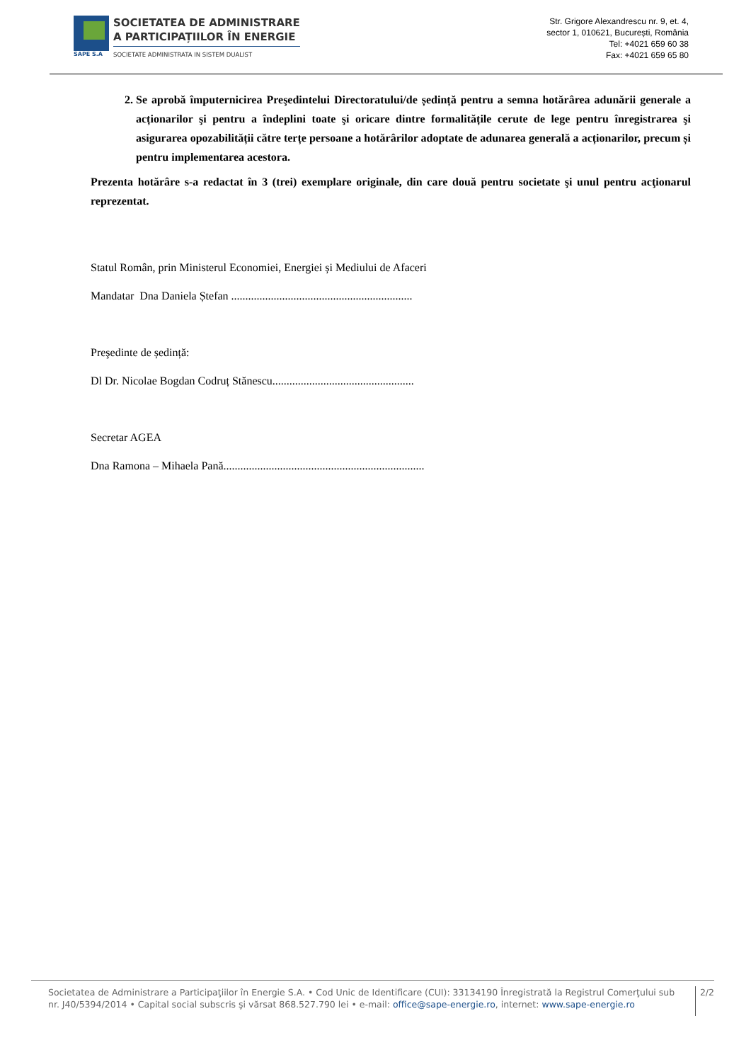SAPE S.A
SOCIETATEA DE ADMINISTRARE
A PARTICIPAȚIILOR ÎN ENERGIE
SOCIETATE ADMINISTRATA IN SISTEM DUALIST
Str. Grigore Alexandrescu nr. 9, et. 4,
sector 1, 010621, București, România
Tel: +4021 659 60 38
Fax: +4021 659 65 80
2. Se aprobă împuternicirea Preşedintelui Directoratului/de ședință pentru a semna hotărârea adunării generale a acționarilor şi pentru a îndeplini toate şi oricare dintre formalitățile cerute de lege pentru înregistrarea şi asigurarea opozabilității către terțe persoane a hotărârilor adoptate de adunarea generală a acționarilor, precum și pentru implementarea acestora.
Prezenta hotărâre s-a redactat în 3 (trei) exemplare originale, din care două pentru societate şi unul pentru acţionarul reprezentat.
Statul Român, prin Ministerul Economiei, Energiei și Mediului de Afaceri
Mandatar Dna Daniela Ștefan ................................................................
Preşedinte de ședință:
Dl Dr. Nicolae Bogdan Codruț Stănescu..................................................
Secretar AGEA
Dna Ramona – Mihaela Pană.......................................................................
Societatea de Administrare a Participaţiilor în Energie S.A. • Cod Unic de Identificare (CUI): 33134190 Înregistrată la Registrul Comerţului sub nr. J40/5394/2014 • Capital social subscris şi vărsat 868.527.790 lei • e-mail: office@sape-energie.ro, internet: www.sape-energie.ro
2/2